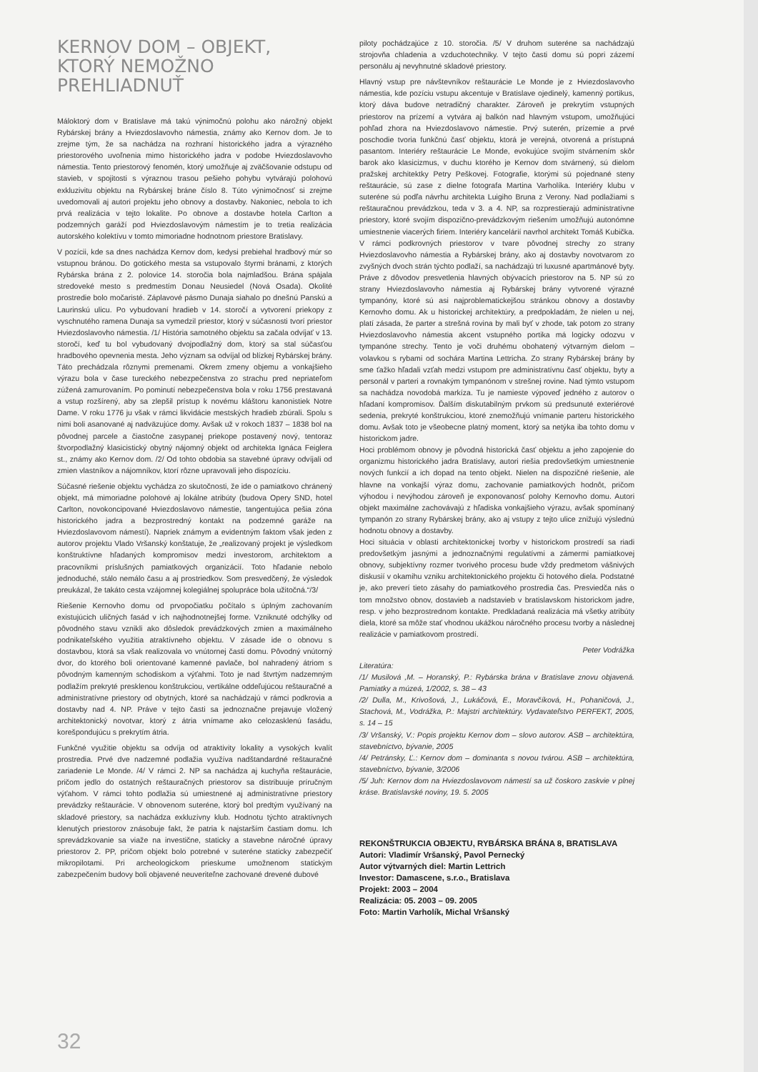KERNOV DOM – OBJEKT, KTORÝ NEMOŽNO PREHLIADNUŤ
Máloktorý dom v Bratislave má takú výnimočnú polohu ako nárožný objekt Rybárskej brány a Hviezdoslavovho námestia, známy ako Kernov dom. Je to zrejme tým, že sa nachádza na rozhraní historického jadra a výrazného priestorového uvoľnenia mimo historického jadra v podobe Hviezdoslavovho námestia. Tento priestorový fenomén, ktorý umožňuje aj zväčšovanie odstupu od stavieb, v spojitosti s výraznou trasou pešieho pohybu vytvárajú polohovú exkluzivitu objektu na Rybárskej bráne číslo 8. Túto výnimočnosť si zrejme uvedomovali aj autori projektu jeho obnovy a dostavby. Nakoniec, nebola to ich prvá realizácia v tejto lokalite. Po obnove a dostavbe hotela Carlton a podzemných garáží pod Hviezdoslavovým námestím je to tretia realizácia autorského kolektívu v tomto mimoriadne hodnotnom priestore Bratislavy.
V pozícii, kde sa dnes nachádza Kernov dom, kedysi prebiehal hradbový múr so vstupnou bránou. Do gotického mesta sa vstupovalo štyrmi bránami, z ktorých Rybárska brána z 2. polovice 14. storočia bola najmladšou. Brána spájala stredoveké mesto s predmestím Donau Neusiedel (Nová Osada). Okolité prostredie bolo močaristé. Záplavové pásmo Dunaja siahalo po dnešnú Panskú a Laurinskú ulicu. Po vybudovaní hradieb v 14. storočí a vytvorení priekopy z vyschnutého ramena Dunaja sa vymedzil priestor, ktorý v súčasnosti tvorí priestor Hviezdoslavovho námestia. /1/ História samotného objektu sa začala odvíjať v 13. storočí, keď tu bol vybudovaný dvojpodlažný dom, ktorý sa stal súčasťou hradbového opevnenia mesta. Jeho význam sa odvíjal od blízkej Rybárskej brány. Táto prechádzala rôznymi premenami. Okrem zmeny objemu a vonkajšieho výrazu bola v čase tureckého nebezpečenstva zo strachu pred nepriateľom zúžená zamurovaním. Po pominutí nebezpečenstva bola v roku 1756 prestavaná a vstup rozšírený, aby sa zlepšil prístup k novému kláštoru kanonistiek Notre Dame. V roku 1776 ju však v rámci likvidácie mestských hradieb zbúrali. Spolu s nimi boli asanované aj nadväzujúce domy. Avšak už v rokoch 1837 – 1838 bol na pôvodnej parcele a čiastočne zasypanej priekope postavený nový, tentoraz štvorpodlažný klasicistický obytný nájomný objekt od architekta Ignáca Feiglera st., známy ako Kernov dom. /2/ Od tohto obdobia sa stavebné úpravy odvíjali od zmien vlastníkov a nájomníkov, ktorí rôzne upravovali jeho dispozíciu.
Súčasné riešenie objektu vychádza zo skutočnosti, že ide o pamiatkovo chránený objekt, má mimoriadne polohové aj lokálne atribúty (budova Opery SND, hotel Carlton, novokoncipované Hviezdoslavovo námestie, tangentujúca pešia zóna historického jadra a bezprostredný kontakt na podzemné garáže na Hviezdoslavovom námestí). Napriek známym a evidentným faktom však jeden z autorov projektu Vlado Vršanský konštatuje, že „realizovaný projekt je výsledkom konštruktívne hľadaných kompromisov medzi investorom, architektom a pracovníkmi príslušných pamiatkových organizácií. Toto hľadanie nebolo jednoduché, stálo nemálo času a aj prostriedkov. Som presvedčený, že výsledok preukázal, že takáto cesta vzájomnej kolegiálnej spolupráce bola užitočná.“/3/
Riešenie Kernovho domu od prvopočiatku počítalo s úplným zachovaním existujúcich uličných fasád v ich najhodnotnejšej forme. Vzniknuté odchýlky od pôvodného stavu vznikli ako dôsledok prevádzkových zmien a maximálneho podnikateľského využitia atraktívneho objektu. V zásade ide o obnovu s dostavbou, ktorá sa však realizovala vo vnútornej časti domu. Pôvodný vnútorný dvor, do ktorého boli orientované kamenné pavlače, bol nahradený átriom s pôvodným kamenným schodiskom a výťahmi. Toto je nad štvrtým nadzemným podlažím prekryté presklenou konštrukciou, vertikálne oddeľujúcou reštauračné a administratívne priestory od obytných, ktoré sa nachádzajú v rámci podkrovia a dostavby nad 4. NP. Práve v tejto časti sa jednoznačne prejavuje vložený architektonický novotvar, ktorý z átria vnímame ako celozasklenú fasádu, korešpondujúcu s prekrytím átria.
Funkčné využitie objektu sa odvíja od atraktivity lokality a vysokých kvalít prostredia. Prvé dve nadzemné podlažia využíva nadštandardné reštauračné zariadenie Le Monde. /4/ V rámci 2. NP sa nachádza aj kuchyňa reštaurácie, pričom jedlo do ostatných reštauračných priestorov sa distribuuje príručným výťahom. V rámci tohto podlažia sú umiestnené aj administratívne priestory prevádzky reštaurácie. V obnovenom suteréne, ktorý bol predtým využívaný na skladové priestory, sa nachádza exkluzívny klub. Hodnotu týchto atraktívnych klenutých priestorov znásobuje fakt, že patria k najstarším častiam domu. Ich sprevádzkovanie sa viaže na investične, staticky a stavebne náročné úpravy priestorov 2. PP, pričom objekt bolo potrebné v suteréne staticky zabezpečiť mikropilotami. Pri archeologickom prieskume umožnenom statickým zabezpečením budovy boli objavené neuveriteľne zachované drevené dubové
piloty pochádzajúce z 10. storočia. /5/ V druhom suteréne sa nachádzajú strojovňa chladenia a vzduchotechniky. V tejto časti domu sú popri zázemí personálu aj nevyhnutné skladové priestory.
Hlavný vstup pre návštevníkov reštaurácie Le Monde je z Hviezdoslavovho námestia, kde pozíciu vstupu akcentuje v Bratislave ojedinelý, kamenný portikus, ktorý dáva budove netradičný charakter. Zároveň je prekrytím vstupných priestorov na prízemí a vytvára aj balkón nad hlavným vstupom, umožňujúci pohľad zhora na Hviezdoslavovo námestie. Prvý suterén, prízemie a prvé poschodie tvoria funkčnú časť objektu, ktorá je verejná, otvorená a prístupná pasantom. Interiéry reštaurácie Le Monde, evokujúce svojím stvárnením skôr barok ako klasicizmus, v duchu ktorého je Kernov dom stvárnený, sú dielom pražskej architektky Petry Peškovej. Fotografie, ktorými sú pojednané steny reštaurácie, sú zase z dielne fotografa Martina Varholíka. Interiéry klubu v suteréne sú podľa návrhu architekta Luigiho Bruna z Verony. Nad podlažiami s reštauračnou prevádzkou, teda v 3. a 4. NP, sa rozprestierajú administratívne priestory, ktoré svojím dispozično-prevádzkovým riešením umožňujú autonómne umiestnenie viacerých firiem. Interiéry kancelárií navrhol architekt Tomáš Kubička. V rámci podkrovných priestorov v tvare pôvodnej strechy zo strany Hviezdoslavovho námestia a Rybárskej brány, ako aj dostavby novotvarom zo zvyšných dvoch strán týchto podlaží, sa nachádzajú tri luxusné apartmánové byty. Práve z dôvodov presvetlenia hlavných obývacích priestorov na 5. NP sú zo strany Hviezdoslavovho námestia aj Rybárskej brány vytvorené výrazné tympanóny, ktoré sú asi najproblematickejšou stránkou obnovy a dostavby Kernovho domu. Ak u historickej architektúry, a predpokladám, že nielen u nej, platí zásada, že parter a strešná rovina by mali byť v zhode, tak potom zo strany Hviezdoslavovho námestia akcent vstupného portika má logicky odozvu v tympanóne strechy. Tento je voči druhému obohatený výtvarným dielom – volavkou s rybami od sochára Martina Lettricha. Zo strany Rybárskej brány by sme ťažko hľadali vzťah medzi vstupom pre administratívnu časť objektu, byty a personál v parteri a rovnakým tympanónom v strešnej rovine. Nad týmto vstupom sa nachádza novodobá markíza. Tu je namieste výpoveď jedného z autorov o hľadaní kompromisov. Ďalším diskutabilným prvkom sú predsunuté exteriérové sedenia, prekryté konštrukciou, ktoré znemožňujú vnímanie parteru historického domu. Avšak toto je všeobecne platný moment, ktorý sa netýka iba tohto domu v historickom jadre.
Hoci problémom obnovy je pôvodná historická časť objektu a jeho zapojenie do organizmu historického jadra Bratislavy, autori riešia predovšetkým umiestnenie nových funkcií a ich dopad na tento objekt. Nielen na dispozičné riešenie, ale hlavne na vonkajší výraz domu, zachovanie pamiatkových hodnôt, pričom výhodou i nevýhodou zároveň je exponovanosť polohy Kernovho domu. Autori objekt maximálne zachovávajú z hľadiska vonkajšieho výrazu, avšak spomínaný tympanón zo strany Rybárskej brány, ako aj vstupy z tejto ulice znižujú výslednú hodnotu obnovy a dostavby.
Hoci situácia v oblasti architektonickej tvorby v historickom prostredí sa riadi predovšetkým jasnými a jednoznačnými regulatívmi a zámermi pamiatkovej obnovy, subjektívny rozmer tvorivého procesu bude vždy predmetom vášnivých diskusií v okamihu vzniku architektonického projektu či hotového diela. Podstatné je, ako preverí tieto zásahy do pamiatkového prostredia čas. Presviedča nás o tom množstvo obnov, dostavieb a nadstavieb v bratislavskom historickom jadre, resp. v jeho bezprostrednom kontakte. Predkladaná realizácia má všetky atribúty diela, ktoré sa môže stať vhodnou ukážkou náročného procesu tvorby a následnej realizácie v pamiatkovom prostredí.
Peter Vodrážka
Literatúra:
/1/ Musilová ,M. – Horanský, P.: Rybárska brána v Bratislave znovu objavená. Pamiatky a múzeá, 1/2002, s. 38 – 43
/2/ Dulla, M., Krivošová, J., Lukáčová, E., Moravčíková, H., Pohaničová, J., Stachová, M., Vodrážka, P.: Majstri architektúry. Vydavateľstvo PERFEKT, 2005, s. 14 – 15
/3/ Vršanský, V.: Popis projektu Kernov dom – slovo autorov. ASB – architektúra, stavebníctvo, bývanie, 2005
/4/ Petránsky, Ľ.: Kernov dom – dominanta s novou tvárou. ASB – architektúra, stavebníctvo, bývanie, 3/2006
/5/ Juh: Kernov dom na Hviezdoslavovom námestí sa už čoskoro zaskvie v plnej kráse. Bratislavské noviny, 19. 5. 2005
REKONŠTRUKCIA OBJEKTU, RYBÁRSKA BRÁNA 8, BRATISLAVA
Autori: Vladimír Vršanský, Pavol Pernecký
Autor výtvarných diel: Martin Lettrich
Investor: Damascene, s.r.o., Bratislava
Projekt: 2003 – 2004
Realizácia: 05. 2003 – 09. 2005
Foto: Martin Varholík, Michal Vršanský
32